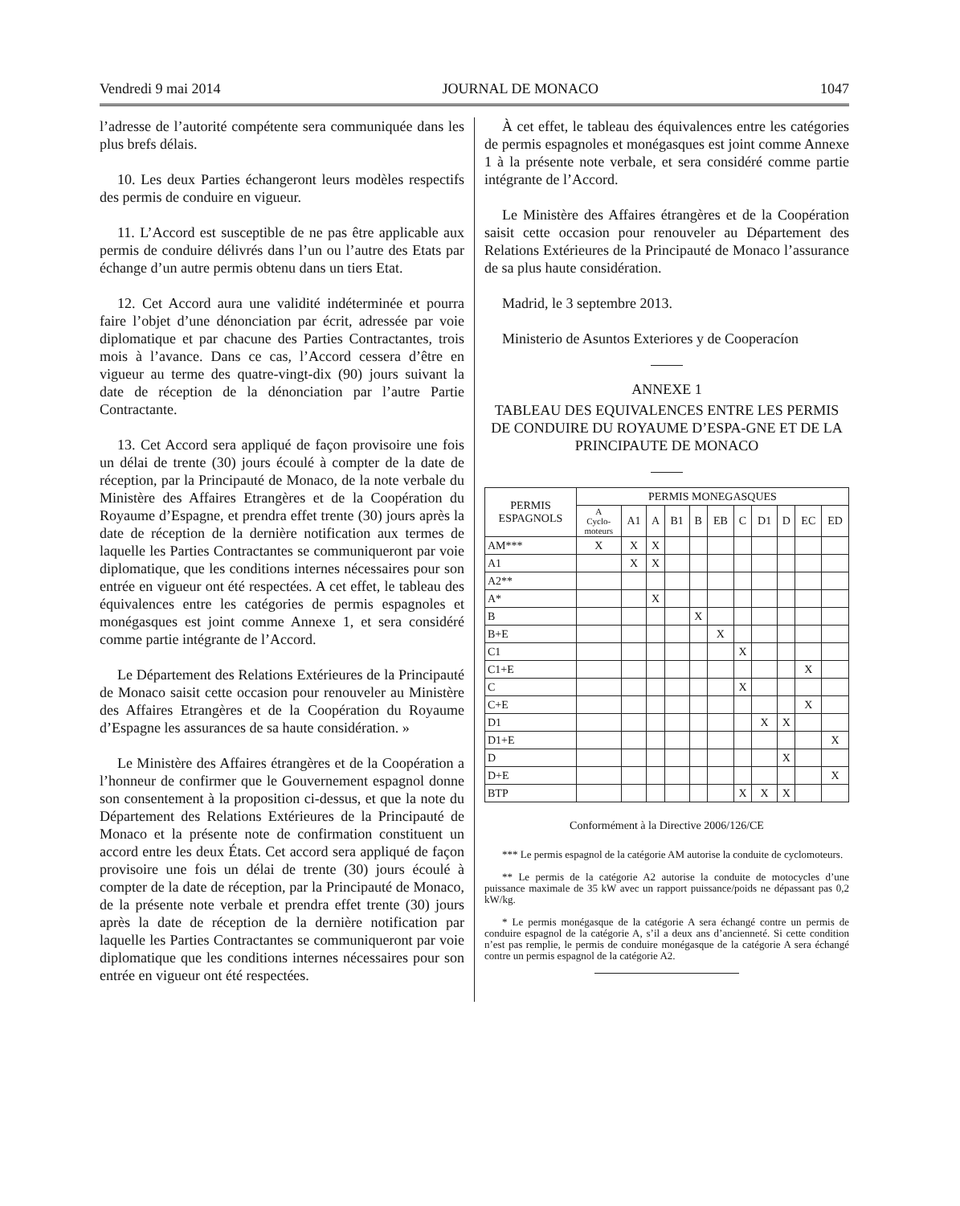Vendredi 9 mai 2014 JOURNAL DE MONACO 1047
l’adresse de l’autorité compétente sera communiquée dans les plus brefs délais.
10. Les deux Parties échangeront leurs modèles respectifs des permis de conduire en vigueur.
11. L’Accord est susceptible de ne pas être applicable aux permis de conduire délivrés dans l’un ou l’autre des Etats par échange d’un autre permis obtenu dans un tiers Etat.
12. Cet Accord aura une validité indéterminée et pourra faire l’objet d’une dénonciation par écrit, adressée par voie diplomatique et par chacune des Parties Contractantes, trois mois à l’avance. Dans ce cas, l’Accord cessera d’être en vigueur au terme des quatre-vingt-dix (90) jours suivant la date de réception de la dénonciation par l’autre Partie Contractante.
13. Cet Accord sera appliqué de façon provisoire une fois un délai de trente (30) jours écoulé à compter de la date de réception, par la Principauté de Monaco, de la note verbale du Ministère des Affaires Etrangères et de la Coopération du Royaume d’Espagne, et prendra effet trente (30) jours après la date de réception de la dernière notification aux termes de laquelle les Parties Contractantes se communiqueront par voie diplomatique, que les conditions internes nécessaires pour son entrée en vigueur ont été respectées. A cet effet, le tableau des équivalences entre les catégories de permis espagnoles et monégasques est joint comme Annexe 1, et sera considéré comme partie intégrante de l’Accord.
Le Département des Relations Extérieures de la Principauté de Monaco saisit cette occasion pour renouveler au Ministère des Affaires Etrangères et de la Coopération du Royaume d’Espagne les assurances de sa haute considération. »
Le Ministère des Affaires étrangères et de la Coopération a l’honneur de confirmer que le Gouvernement espagnol donne son consentement à la proposition ci-dessus, et que la note du Département des Relations Extérieures de la Principauté de Monaco et la présente note de confirmation constituent un accord entre les deux États. Cet accord sera appliqué de façon provisoire une fois un délai de trente (30) jours écoulé à compter de la date de réception, par la Principauté de Monaco, de la présente note verbale et prendra effet trente (30) jours après la date de réception de la dernière notification par laquelle les Parties Contractantes se communiqueront par voie diplomatique que les conditions internes nécessaires pour son entrée en vigueur ont été respectées.
À cet effet, le tableau des équivalences entre les catégories de permis espagnoles et monégasques est joint comme Annexe 1 à la présente note verbale, et sera considéré comme partie intégrante de l’Accord.
Le Ministère des Affaires étrangères et de la Coopération saisit cette occasion pour renouveler au Département des Relations Extérieures de la Principauté de Monaco l’assurance de sa plus haute considération.
Madrid, le 3 septembre 2013.
Ministerio de Asuntos Exteriores y de Cooperacíon
ANNEXE 1
TABLEAU DES EQUIVALENCES ENTRE LES PERMIS DE CONDUIRE DU ROYAUME D’ESPA-GNE ET DE LA PRINCIPAUTE DE MONACO
| PERMIS ESPAGNOLS | PERMIS MONEGASQUES | | | | | | | | | | |
| --- | --- | --- | --- | --- | --- | --- | --- | --- | --- | --- | --- |
| | A Cyclo- moteurs | A1 | A | B1 | B | EB | C | D1 | D | EC | ED |
| AM*** | X | X | X | | | | | | | | |
| A1 | | X | X | | | | | | | | |
| A2** | | | | | | | | | | | |
| A* | | | X | | | | | | | | |
| B | | | | | X | | | | | | |
| B+E | | | | | | X | | | | | |
| C1 | | | | | | | X | | | | |
| C1+E | | | | | | | | | | X | |
| C | | | | | | | X | | | | |
| C+E | | | | | | | | | | X | |
| D1 | | | | | | | | X | X | | |
| D1+E | | | | | | | | | | | X |
| D | | | | | | | | | X | | |
| D+E | | | | | | | | | | | X |
| BTP | | | | | | | X | X | X | | |
Conformément à la Directive 2006/126/CE
*** Le permis espagnol de la catégorie AM autorise la conduite de cyclomoteurs.
** Le permis de la catégorie A2 autorise la conduite de motocycles d’une puissance maximale de 35 kW avec un rapport puissance/poids ne dépassant pas 0,2 kW/kg.
* Le permis monégasque de la catégorie A sera échangé contre un permis de conduire espagnol de la catégorie A, s’il a deux ans d’ancienneté. Si cette condition n’est pas remplie, le permis de conduire monégasque de la catégorie A sera échangé contre un permis espagnol de la catégorie A2.